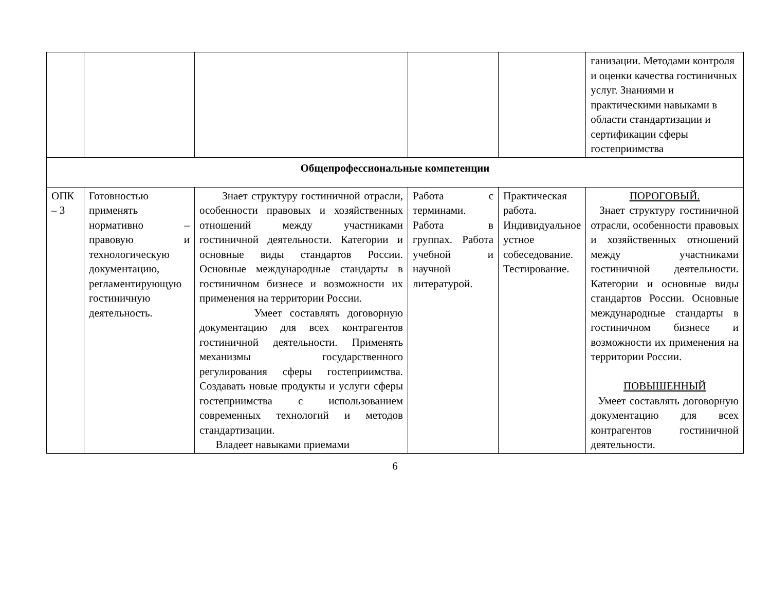| | | | | | ганизации. Методами контроля и оценки качества гостиничных услуг. Знаниями и практическими навыками в области стандартизации и сертификации сферы гостеприимства |
| Общепрофессиональные компетенции | | | | | |
| ОПК – 3 | Готовностью применять нормативно – правовую и технологическую документацию, регламентирующую гостиничную деятельность. | Знает структуру гостиничной отрасли, особенности правовых и хозяйственных отношений между участниками гостиничной деятельности. Категории и основные виды стандартов России. Основные международные стандарты в гостиничном бизнесе и возможности их применения на территории России. Умеет составлять договорную документацию для всех контрагентов гостиничной деятельности. Применять механизмы государственного регулирования сферы гостеприимства. Создавать новые продукты и услуги сферы гостеприимства с использованием современных технологий и методов стандартизации. Владеет навыками приемами | Работа с терминами. Работа в группах. Работа учебной и научной литературой. | Практическая работа. Индивидуальное устное собеседование. Тестирование. | ПОРОГОВЫЙ. Знает структуру гостиничной отрасли, особенности правовых и хозяйственных отношений между участниками гостиничной деятельности. Категории и основные виды стандартов России. Основные международные стандарты в гостиничном бизнесе и возможности их применения на территории России. ПОВЫШЕННЫЙ Умеет составлять договорную документацию для всех контрагентов гостиничной деятельности. |
6